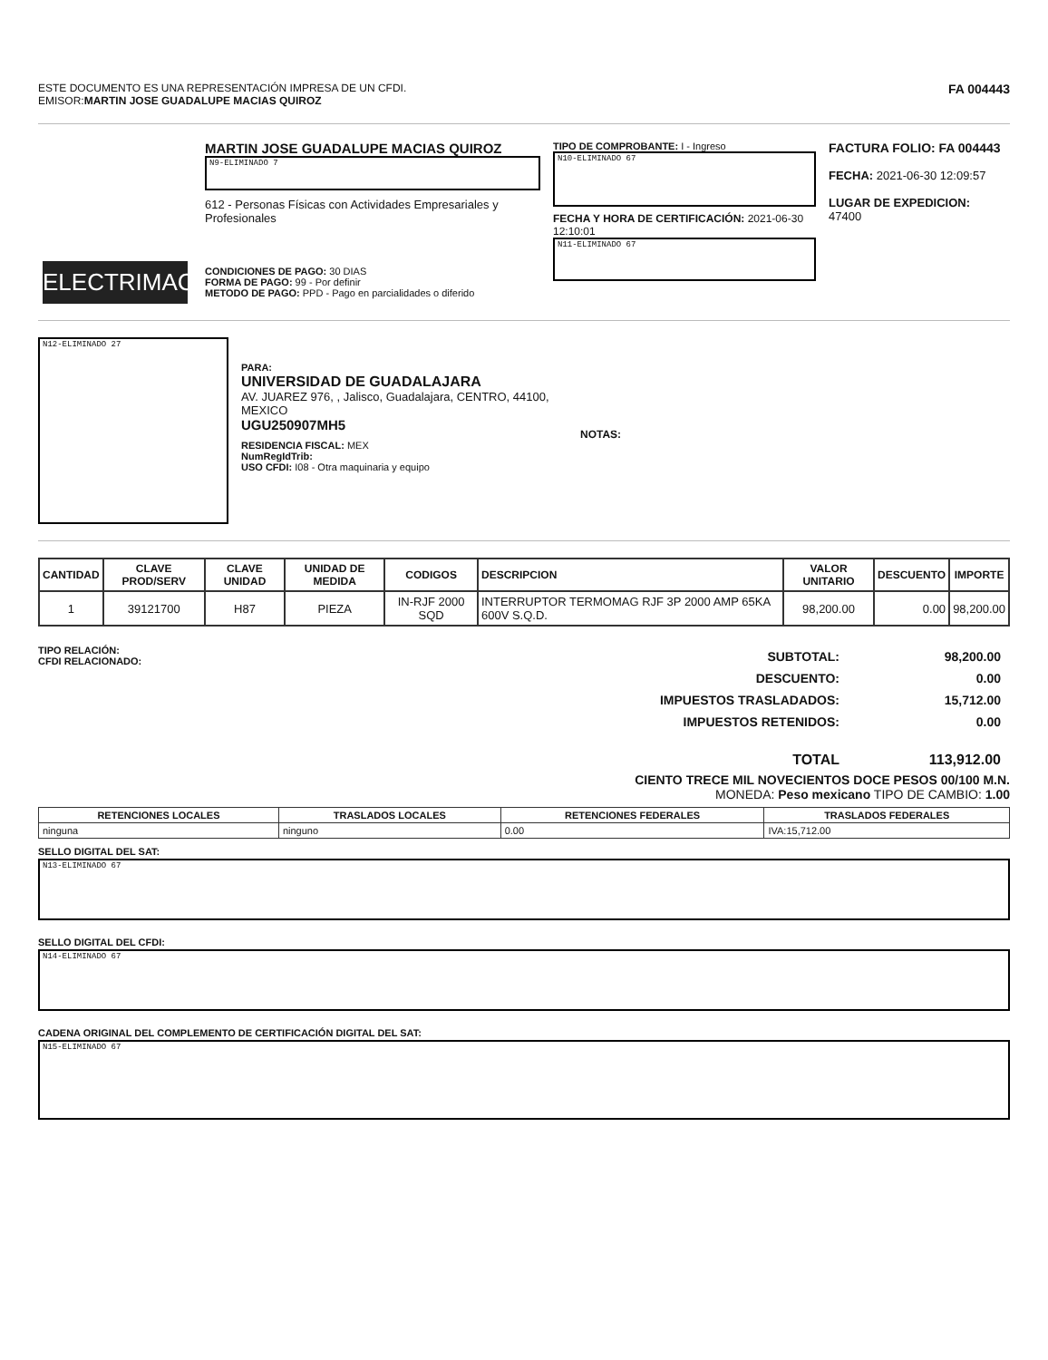ESTE DOCUMENTO ES UNA REPRESENTACIÓN IMPRESA DE UN CFDI.
EMISOR:MARTIN JOSE GUADALUPE MACIAS QUIROZ
FA 004443
ELECTRIMAC
MARTIN JOSE GUADALUPE MACIAS QUIROZ
N9-ELIMINADO 7
612 - Personas Físicas con Actividades Empresariales y Profesionales
CONDICIONES DE PAGO: 30 DIAS
FORMA DE PAGO: 99 - Por definir
METODO DE PAGO: PPD - Pago en parcialidades o diferido
TIPO DE COMPROBANTE: I - Ingreso
N10-ELIMINADO 67
FECHA Y HORA DE CERTIFICACIÓN: 2021-06-30 12:10:01
N11-ELIMINADO 67
FACTURA FOLIO: FA 004443
FECHA: 2021-06-30 12:09:57
LUGAR DE EXPEDICION:
47400
N12-ELIMINADO 27
PARA:
UNIVERSIDAD DE GUADALAJARA
AV. JUAREZ 976, , Jalisco, Guadalajara, CENTRO, 44100, MEXICO
UGU250907MH5
RESIDENCIA FISCAL: MEX
NumRegIdTrib:
USO CFDI: I08 - Otra maquinaria y equipo
NOTAS:
| CANTIDAD | CLAVE PROD/SERV | CLAVE UNIDAD | UNIDAD DE MEDIDA | CODIGOS | DESCRIPCION | VALOR UNITARIO | DESCUENTO | IMPORTE |
| --- | --- | --- | --- | --- | --- | --- | --- | --- |
| 1 | 39121700 | H87 | PIEZA | IN-RJF 2000 SQD | INTERRUPTOR TERMOMAG RJF 3P 2000 AMP 65KA 600V S.Q.D. | 98,200.00 | 0.00 | 98,200.00 |
TIPO RELACIÓN:
CFDI RELACIONADO:
| SUBTOTAL: | 98,200.00 |
| DESCUENTO: | 0.00 |
| IMPUESTOS TRASLADADOS: | 15,712.00 |
| IMPUESTOS RETENIDOS: | 0.00 |
| TOTAL | 113,912.00 |
CIENTO TRECE MIL NOVECIENTOS DOCE PESOS 00/100 M.N.
MONEDA: Peso mexicano TIPO DE CAMBIO: 1.00
| RETENCIONES LOCALES | TRASLADOS LOCALES | RETENCIONES FEDERALES | TRASLADOS FEDERALES |
| --- | --- | --- | --- |
| ninguna | ninguno | 0.00 | IVA:15,712.00 |
SELLO DIGITAL DEL SAT:
N13-ELIMINADO 67
SELLO DIGITAL DEL CFDI:
N14-ELIMINADO 67
CADENA ORIGINAL DEL COMPLEMENTO DE CERTIFICACIÓN DIGITAL DEL SAT:
N15-ELIMINADO 67